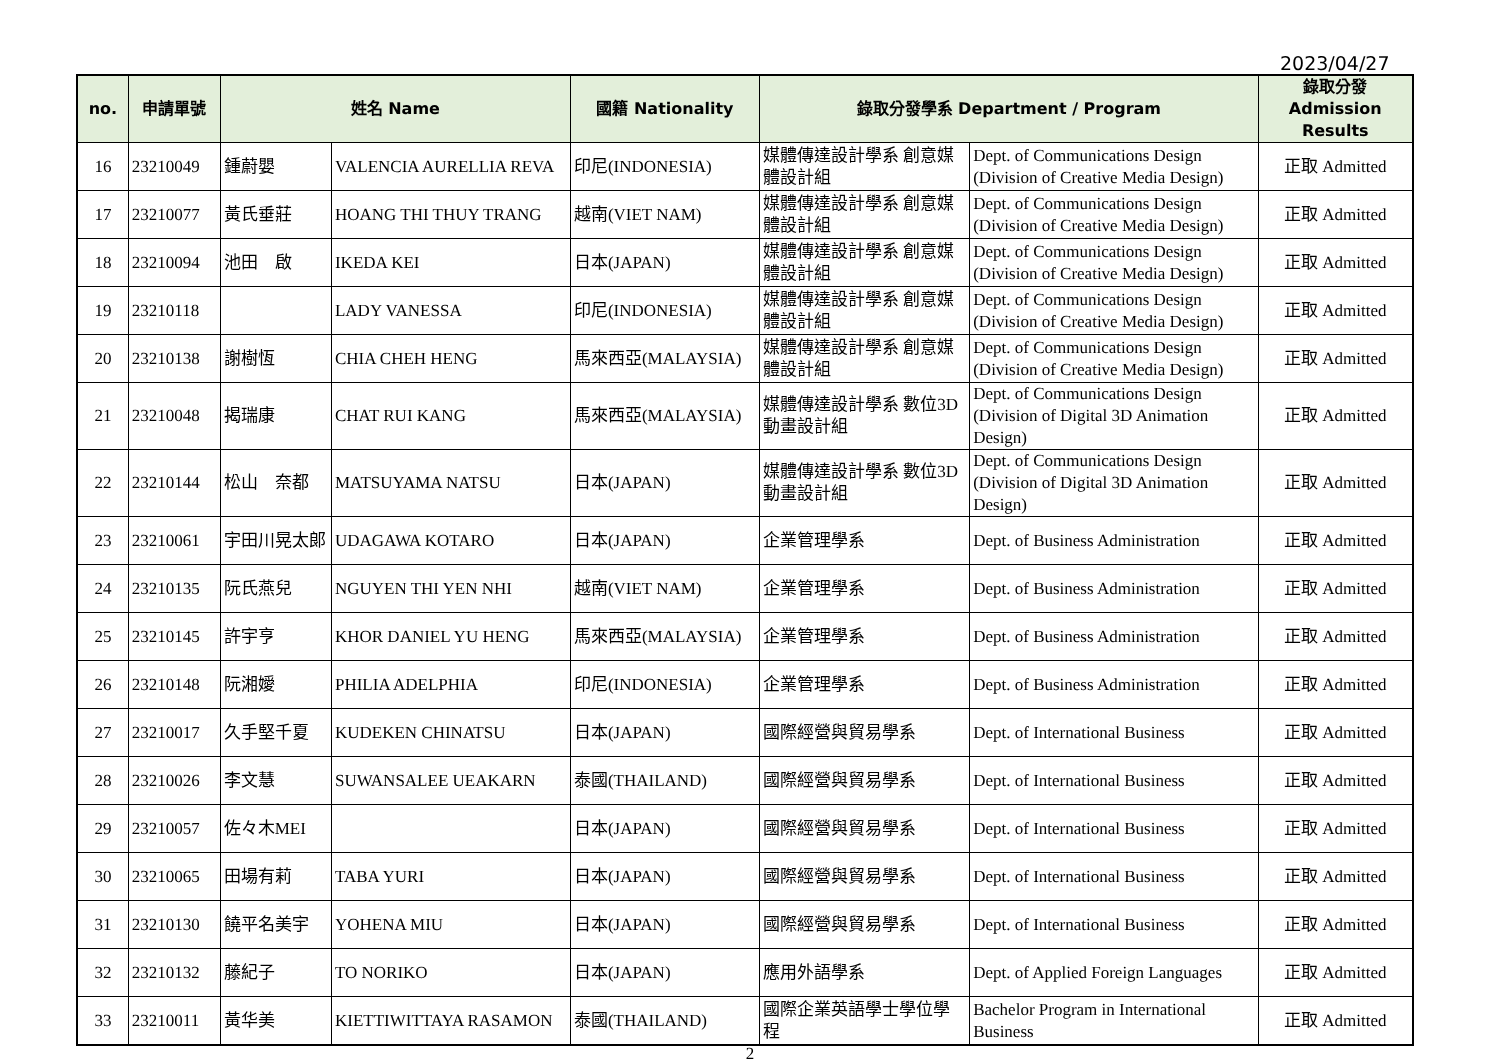2023/04/27
| no. | 申請單號 | 姓名 Name | | 國籍 Nationality | 錄取分發學系 Department / Program | | 錄取分發 Admission Results |
| --- | --- | --- | --- | --- | --- | --- | --- |
| 16 | 23210049 | 鍾蔚嬰 | VALENCIA AURELLIA REVA | 印尼(INDONESIA) | 媒體傳達設計學系 創意媒體設計組 | Dept. of Communications Design (Division of Creative Media Design) | 正取 Admitted |
| 17 | 23210077 | 黃氏垂莊 | HOANG THI THUY TRANG | 越南(VIET NAM) | 媒體傳達設計學系 創意媒體設計組 | Dept. of Communications Design (Division of Creative Media Design) | 正取 Admitted |
| 18 | 23210094 | 池田 啟 | IKEDA KEI | 日本(JAPAN) | 媒體傳達設計學系 創意媒體設計組 | Dept. of Communications Design (Division of Creative Media Design) | 正取 Admitted |
| 19 | 23210118 | | LADY VANESSA | 印尼(INDONESIA) | 媒體傳達設計學系 創意媒體設計組 | Dept. of Communications Design (Division of Creative Media Design) | 正取 Admitted |
| 20 | 23210138 | 謝樹恆 | CHIA CHEH HENG | 馬來西亞(MALAYSIA) | 媒體傳達設計學系 創意媒體設計組 | Dept. of Communications Design (Division of Creative Media Design) | 正取 Admitted |
| 21 | 23210048 | 揭瑞康 | CHAT RUI KANG | 馬來西亞(MALAYSIA) | 媒體傳達設計學系 數位3D動畫設計組 | Dept. of Communications Design (Division of Digital 3D Animation Design) | 正取 Admitted |
| 22 | 23210144 | 松山 奈都 | MATSUYAMA NATSU | 日本(JAPAN) | 媒體傳達設計學系 數位3D動畫設計組 | Dept. of Communications Design (Division of Digital 3D Animation Design) | 正取 Admitted |
| 23 | 23210061 | 宇田川晃太郎 | UDAGAWA KOTARO | 日本(JAPAN) | 企業管理學系 | Dept. of Business Administration | 正取 Admitted |
| 24 | 23210135 | 阮氏燕兒 | NGUYEN THI YEN NHI | 越南(VIET NAM) | 企業管理學系 | Dept. of Business Administration | 正取 Admitted |
| 25 | 23210145 | 許宇亨 | KHOR DANIEL YU HENG | 馬來西亞(MALAYSIA) | 企業管理學系 | Dept. of Business Administration | 正取 Admitted |
| 26 | 23210148 | 阮湘嬡 | PHILIA ADELPHIA | 印尼(INDONESIA) | 企業管理學系 | Dept. of Business Administration | 正取 Admitted |
| 27 | 23210017 | 久手堅千夏 | KUDEKEN CHINATSU | 日本(JAPAN) | 國際經營與貿易學系 | Dept. of International Business | 正取 Admitted |
| 28 | 23210026 | 李文慧 | SUWANSALEE UEAKARN | 泰國(THAILAND) | 國際經營與貿易學系 | Dept. of International Business | 正取 Admitted |
| 29 | 23210057 | 佐々木MEI | | 日本(JAPAN) | 國際經營與貿易學系 | Dept. of International Business | 正取 Admitted |
| 30 | 23210065 | 田場有莉 | TABA YURI | 日本(JAPAN) | 國際經營與貿易學系 | Dept. of International Business | 正取 Admitted |
| 31 | 23210130 | 饒平名美宇 | YOHENA MIU | 日本(JAPAN) | 國際經營與貿易學系 | Dept. of International Business | 正取 Admitted |
| 32 | 23210132 | 藤紀子 | TO NORIKO | 日本(JAPAN) | 應用外語學系 | Dept. of Applied Foreign Languages | 正取 Admitted |
| 33 | 23210011 | 黃华美 | KIETTIWITTAYA RASAMON | 泰國(THAILAND) | 國際企業英語學士學位學程 | Bachelor Program in International Business | 正取 Admitted |
2